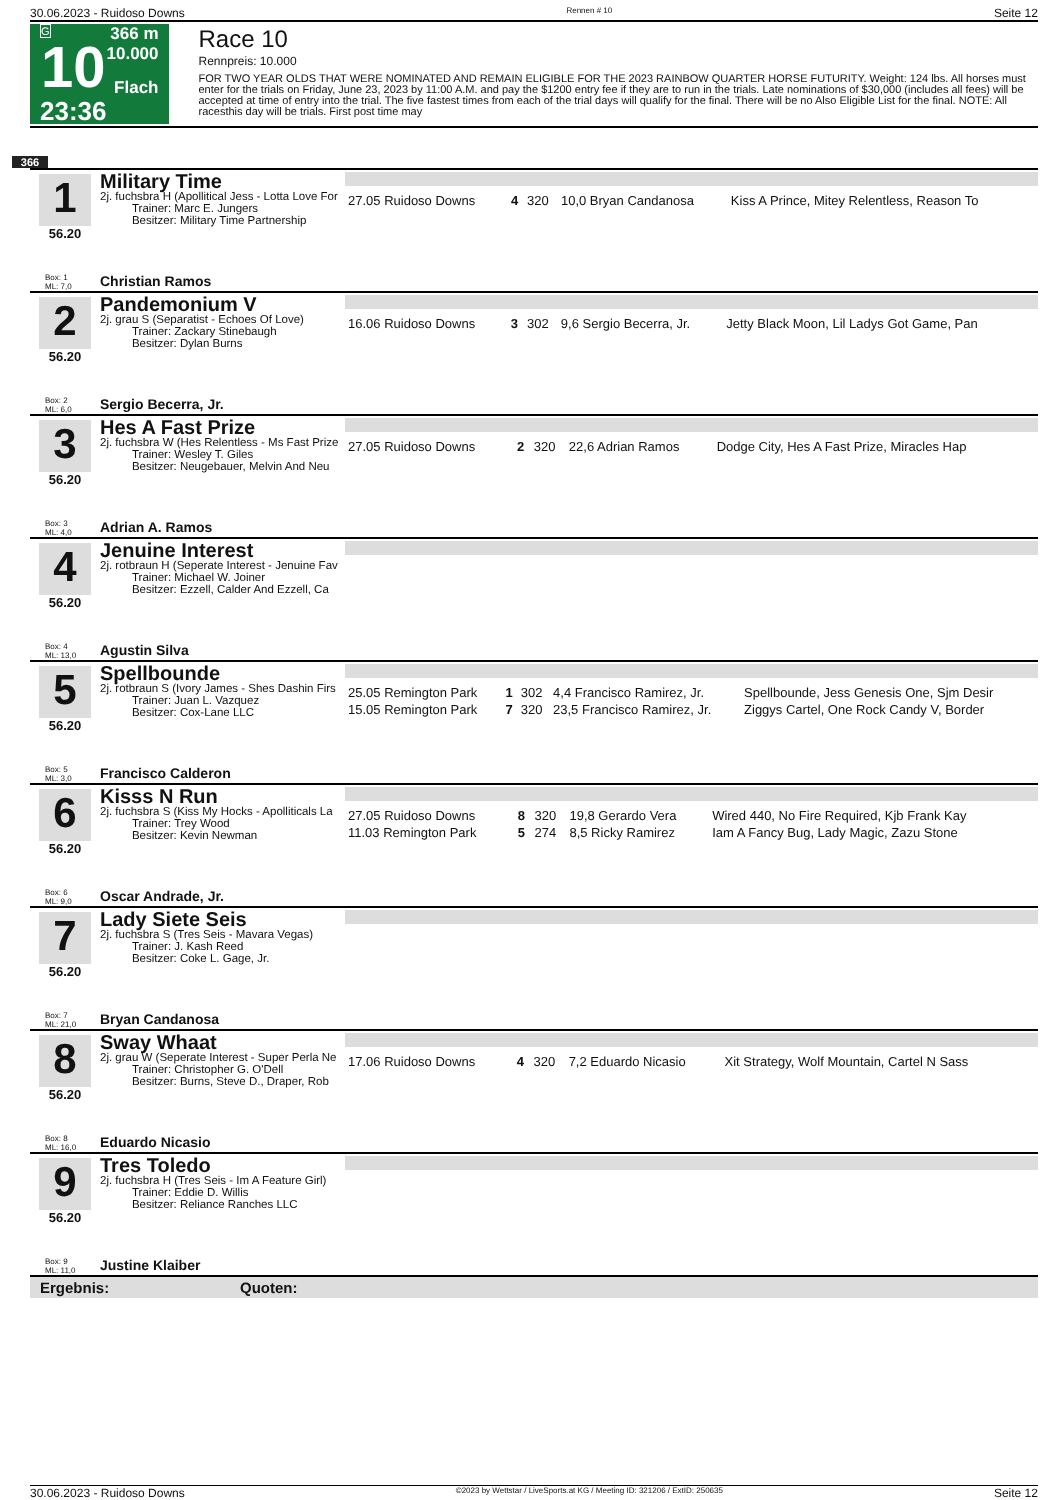30.06.2023 - Ruidoso Downs Rennen # 10 Seite 12
G
10
23:36
366 m
10.000
Flach
Race 10
Rennpreis: 10.000
FOR TWO YEAR OLDS THAT WERE NOMINATED AND REMAIN ELIGIBLE FOR THE 2023 RAINBOW QUARTER HORSE FUTURITY. Weight: 124 lbs. All horses must enter for the trials on Friday, June 23, 2023 by 11:00 A.M. and pay the $1200 entry fee if they are to run in the trials. Late nominations of $30,000 (includes all fees) will be accepted at time of entry into the trial. The five fastest times from each of the trial days will qualify for the final. There will be no Also Eligible List for the final. NOTE: All racesthis day will be trials. First post time may
366
1
56.20
Military Time
2j. fuchsbra H (Apollitical Jess - Lotta Love For
Trainer: Marc E. Jungers
Besitzer: Military Time Partnership
| 27.05 Ruidoso Downs | 4 | 320 | 10,0 Bryan Candanosa | Kiss A Prince, Mitey Relentless, Reason To |
Box: 1
ML: 7,0 Christian Ramos
2
56.20
Pandemonium V
2j. grau S (Separatist - Echoes Of Love)
Trainer: Zackary Stinebaugh
Besitzer: Dylan Burns
| 16.06 Ruidoso Downs | 3 | 302 | 9,6 Sergio Becerra, Jr. | Jetty Black Moon, Lil Ladys Got Game, Pan |
Box: 2
ML: 6,0 Sergio Becerra, Jr.
3
56.20
Hes A Fast Prize
2j. fuchsbra W (Hes Relentless - Ms Fast Prize
Trainer: Wesley T. Giles
Besitzer: Neugebauer, Melvin And Neu
| 27.05 Ruidoso Downs | 2 | 320 | 22,6 Adrian Ramos | Dodge City, Hes A Fast Prize, Miracles Hap |
Box: 3
ML: 4,0 Adrian A. Ramos
4
56.20
Jenuine Interest
2j. rotbraun H (Seperate Interest - Jenuine Fav
Trainer: Michael W. Joiner
Besitzer: Ezzell, Calder And Ezzell, Ca
Box: 4
ML: 13,0 Agustin Silva
5
56.20
Spellbounde
2j. rotbraun S (Ivory James - Shes Dashin Firs
Trainer: Juan L. Vazquez
Besitzer: Cox-Lane LLC
| 25.05 Remington Park | 1 | 302 | 4,4 Francisco Ramirez, Jr. | Spellbounde, Jess Genesis One, Sjm Desir |
| 15.05 Remington Park | 7 | 320 | 23,5 Francisco Ramirez, Jr. | Ziggys Cartel, One Rock Candy V, Border |
Box: 5
ML: 3,0 Francisco Calderon
6
56.20
Kisss N Run
2j. fuchsbra S (Kiss My Hocks - Apolliticals La
Trainer: Trey Wood
Besitzer: Kevin Newman
| 27.05 Ruidoso Downs | 8 | 320 | 19,8 Gerardo Vera | Wired 440, No Fire Required, Kjb Frank Kay |
| 11.03 Remington Park | 5 | 274 | 8,5 Ricky Ramirez | Iam A Fancy Bug, Lady Magic, Zazu Stone |
Box: 6
ML: 9,0 Oscar Andrade, Jr.
7
56.20
Lady Siete Seis
2j. fuchsbra S (Tres Seis - Mavara Vegas)
Trainer: J. Kash Reed
Besitzer: Coke L. Gage, Jr.
Box: 7
ML: 21,0 Bryan Candanosa
8
56.20
Sway Whaat
2j. grau W (Seperate Interest - Super Perla Ne
Trainer: Christopher G. O'Dell
Besitzer: Burns, Steve D., Draper, Rob
| 17.06 Ruidoso Downs | 4 | 320 | 7,2 Eduardo Nicasio | Xit Strategy, Wolf Mountain, Cartel N Sass |
Box: 8
ML: 16,0 Eduardo Nicasio
9
56.20
Tres Toledo
2j. fuchsbra H (Tres Seis - Im A Feature Girl)
Trainer: Eddie D. Willis
Besitzer: Reliance Ranches LLC
Box: 9
ML: 11,0 Justine Klaiber
Ergebnis: Quoten:
30.06.2023 - Ruidoso Downs ©2023 by Wettstar / LiveSports.at KG / Meeting ID: 321206 / ExtID: 250635 Seite 12